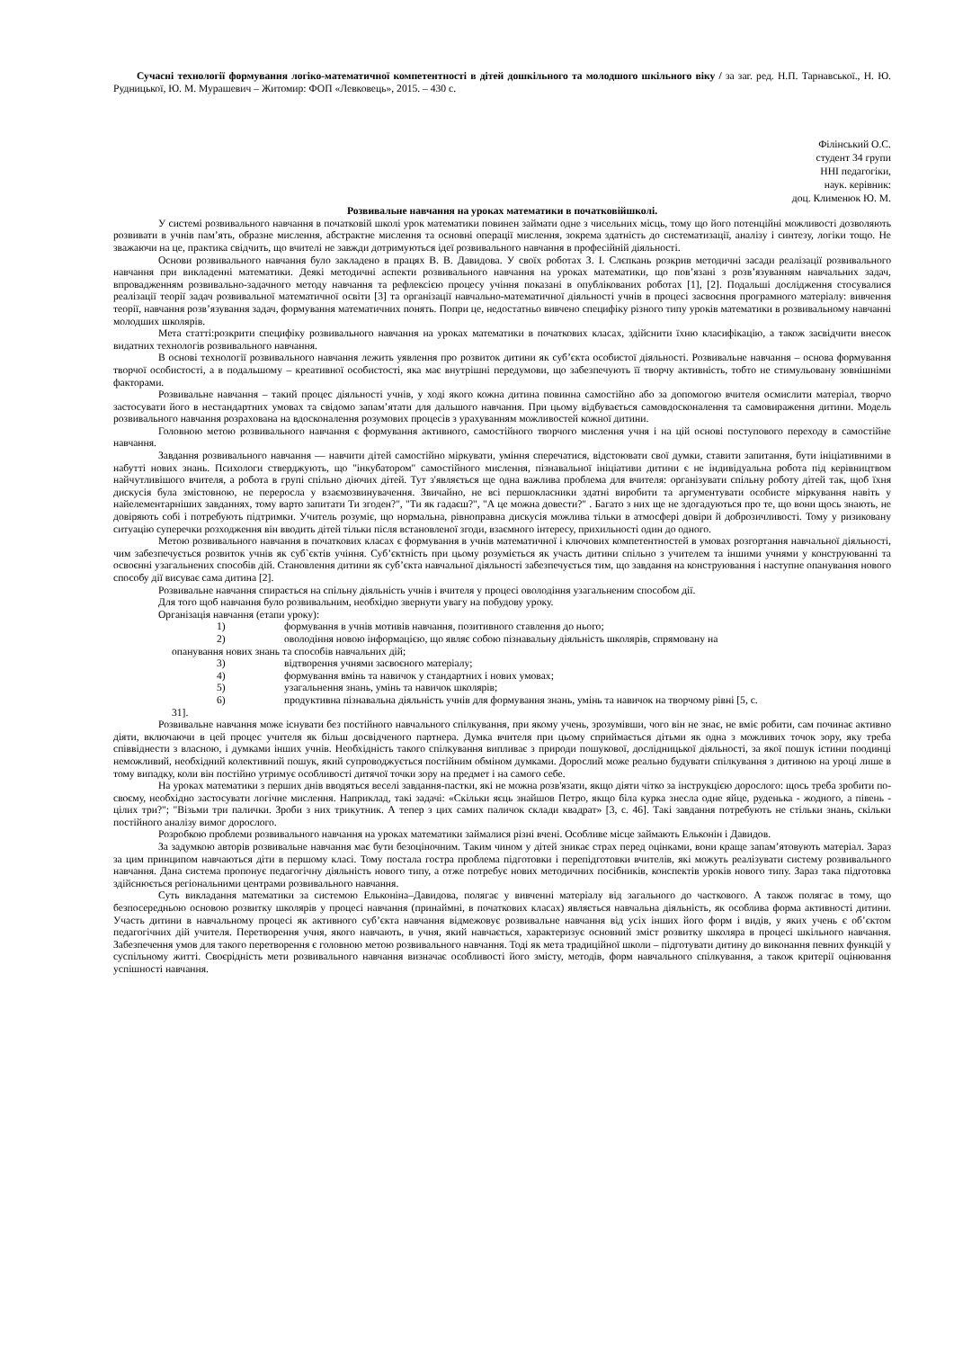Сучасні технології формування логіко-математичної компетентності в дітей дошкільного та молодшого шкільного віку / за заг. ред. Н.П. Тарнавської., Н. Ю. Рудницької, Ю. М. Мурашевич – Житомир: ФОП «Левковець», 2015. – 430 с.
Філінський О.С.
студент 34 групи
ННІ педагогіки,
наук. керівник:
доц. Клименюк Ю. М.
Розвивальне навчання на уроках математики в початковійшколі.
У системі розвивального навчання в початковій школі урок математики повинен займати одне з чисельних місць, тому що його потенційні можливості дозволяють розвивати в учнів пам’ять, образне мислення, абстрактне мислення та основні операції мислення, зокрема здатність до систематизації, аналізу і синтезу, логіки тощо. Не зважаючи на це, практика свідчить, що вчителі не завжди дотримуються ідеї розвивального навчання в професійній діяльності.
Основи розвивального навчання було закладено в працях В. В. Давидова. У своїх роботах З. І. Слєпкань розкрив методичні засади реалізації розвивального навчання при викладенні математики. Деякі методичні аспекти розвивального навчання на уроках математики, що пов’язані з розв’язуванням навчальних задач, впровадженням розвивально-задачного методу навчання та рефлексією процесу учіння показані в опублікованих роботах [1], [2]. Подальші дослідження стосувалися реалізації теорії задач розвивальної математичної освіти [3] та організації навчально-математичної діяльності учнів в процесі засвоєння програмного матеріалу: вивчення теорії, навчання розв’язування задач, формування математичних понять. Попри це, недостатньо вивчено специфіку різного типу уроків математики в розвивальному навчанні молодших школярів.
Мета статті:розкрити специфіку розвивального навчання на уроках математики в початкових класах, здійснити їхню класифікацію, а також засвідчити внесок видатних технологів розвивального навчання.
В основі технології розвивального навчання лежить уявлення про розвиток дитини як суб’єкта особистої діяльності. Розвивальне навчання – основа формування творчої особистості, а в подальшому – креативної особистості, яка має внутрішні передумови, що забезпечують її творчу активність, тобто не стимульовану зовнішніми факторами.
Розвивальне навчання – такий процес діяльності учнів, у ході якого кожна дитина повинна самостійно або за допомогою вчителя осмислити матеріал, творчо застосувати його в нестандартних умовах та свідомо запам’ятати для дальшого навчання. При цьому відбувається самовдосконалення та самовираження дитини. Модель розвивального навчання розрахована на вдосконалення розумових процесів з урахуванням можливостей кожної дитини.
Головною метою розвивального навчання є формування активного, самостійного творчого мислення учня і на цій основі поступового переходу в самостійне навчання.
Завдання розвивального навчання — навчити дітей самостійно міркувати, уміння сперечатися, відстоювати свої думки, ставити запитання, бути ініціативними в набутті нових знань. Психологи стверджують, що "інкубатором" самостійного мислення, пізнавальної ініціативи дитини є не індивідуальна робота під керівництвом найчутливішого вчителя, а робота в групі спільно діючих дітей. Тут з'являється ще одна важлива проблема для вчителя: організувати спільну роботу дітей так, щоб їхня дискусія була змістовною, не переросла у взаємозвинувачення. Звичайно, не всі першокласники здатні виробити та аргументувати особисте міркування навіть у найелементарніших завданнях, тому варто запитати Ти згоден?", "Ти як гадаєш?", "А це можна довести?" . Багато з них ще не здогадуються про те, що вони щось знають, не довіряють собі і потребують підтримки. Учитель розуміє, що нормальна, рівноправна дискусія можлива тільки в атмосфері довіри й доброзичливості. Тому у ризиковану ситуацію суперечки розходження він вводить дітей тільки після встановленої згоди, взаємного інтересу, прихильності один до одного.
Метою розвивального навчання в початкових класах є формування в учнів математичної і ключових компетентностей в умовах розгортання навчальної діяльності, чим забезпечується розвиток учнів як суб`єктів учіння. Суб’єктність при цьому розуміється як участь дитини спільно з учителем та іншими учнями у конструюванні та освоєнні узагальнених способів дій. Становлення дитини як суб’єкта навчальної діяльності забезпечується тим, що завдання на конструювання і наступне опанування нового способу дії висуває сама дитина [2].
Розвивальне навчання спирається на спільну діяльність учнів і вчителя у процесі оволодіння узагальненим способом дії.
Для того щоб навчання було розвивальним, необхідно звернути увагу на побудову уроку.
Організація навчання (етапи уроку):
1) формування в учнів мотивів навчання, позитивного ставлення до нього;
2) оволодіння новою інформацією, що являє собою пізнавальну діяльність школярів, спрямовану на
опанування нових знань та способів навчальних дій;
3) відтворення учнями засвоєного матеріалу;
4) формування вмінь та навичок у стандартних і нових умовах;
5) узагальнення знань, умінь та навичок школярів;
6) продуктивна пізнавальна діяльність учнів для формування знань, умінь та навичок на творчому рівні [5, с.
31].
Розвивальне навчання може існувати без постійного навчального спілкування, при якому учень, зрозумівши, чого він не знає, не вміє робити, сам починає активно діяти, включаючи в цей процес учителя як більш досвідченого партнера. Думка вчителя при цьому сприймається дітьми як одна з можливих точок зору, яку треба співвіднести з власною, і думками інших учнів. Необхідність такого спілкування випливає з природи пошукової, дослідницької діяльності, за якої пошук істини поодинці неможливий, необхідний колективний пошук, який супроводжується постійним обміном думками. Дорослий може реально будувати спілкування з дитиною на уроці лише в тому випадку, коли він постійно утримує особливості дитячої точки зору на предмет і на самого себе.
На уроках математики з перших днів вводяться веселі завдання-пастки, які не можна розв'язати, якщо діяти чітко за інструкцією дорослого: щось треба зробити по-своєму, необхідно застосувати логічне мислення. Наприклад, такі задачі: «Скільки яєць знайшов Петро, якщо біла курка знесла одне яйце, руденька - жодного, а півень - цілих три?"; "Візьми три палички. Зроби з них трикутник. А тепер з цих самих паличок склади квадрат» [3, с. 46]. Такі завдання потребують не стільки знань, скільки постійного аналізу вимог дорослого.
Розробкою проблеми розвивального навчання на уроках математики займалися різні вчені. Особливе місце займають Ельконін і Давидов.
За задумкою авторів розвивальне навчання має бути безоціночним. Таким чином у дітей зникає страх перед оцінками, вони краще запам’ятовують матеріал. Зараз за цим принципом навчаються діти в першому класі. Тому постала гостра проблема підготовки і перепідготовки вчителів, які можуть реалізувати систему розвивального навчання. Дана система пропонує педагогічну діяльність нового типу, а отже потребує нових методичних посібників, конспектів уроків нового типу. Зараз така підготовка здійснюється регіональними центрами розвивального навчання.
Суть викладання математики за системою Ельконіна–Давидова, полягає у вивченні матеріалу від загального до часткового. А також полягає в тому, що безпосередньою основою розвитку школярів у процесі навчання (принаймні, в початкових класах) являється навчальна діяльність, як особлива форма активності дитини. Участь дитини в навчальному процесі як активного суб’єкта навчання відмежовує розвивальне навчання від усіх інших його форм і видів, у яких учень є об’єктом педагогічних дій учителя. Перетворення учня, якого навчають, в учня, який навчається, характеризує основний зміст розвитку школяра в процесі шкільного навчання. Забезпечення умов для такого перетворення є головною метою розвивального навчання. Тоді як мета традиційної школи – підготувати дитину до виконання певних функцій у суспільному житті. Своєрідність мети розвивального навчання визначає особливості його змісту, методів, форм навчального спілкування, а також критерії оцінювання успішності навчання.